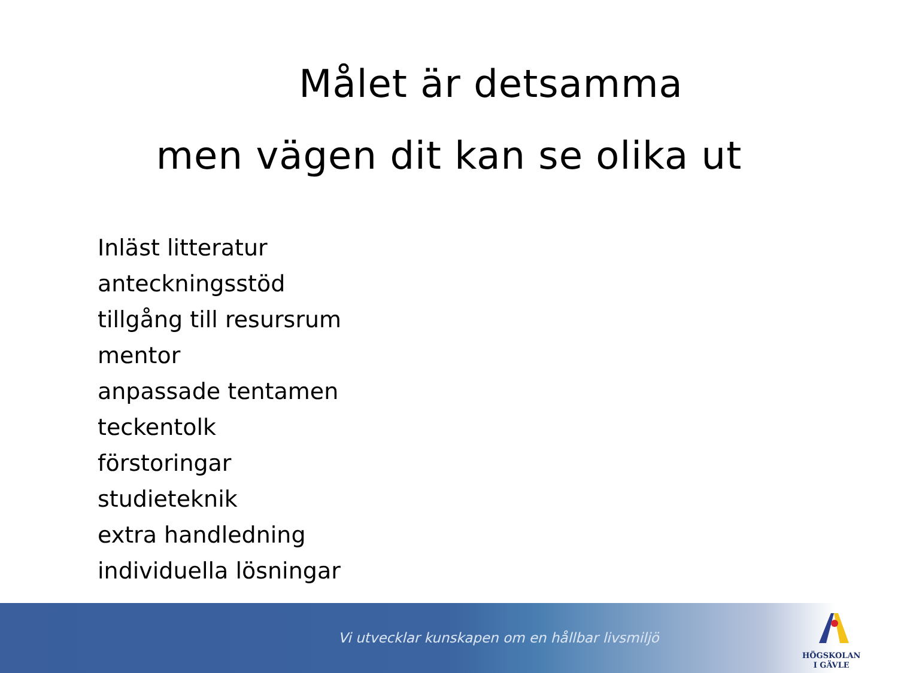Målet är detsamma
men vägen dit kan se olika ut
Inläst litteratur
anteckningsstöd
tillgång till resursrum
mentor
anpassade tentamen
teckentolk
förstoringar
studieteknik
extra handledning
individuella lösningar
Vi utvecklar kunskapen om en hållbar livsmiljö
HÖGSKOLAN
I GÄVLE